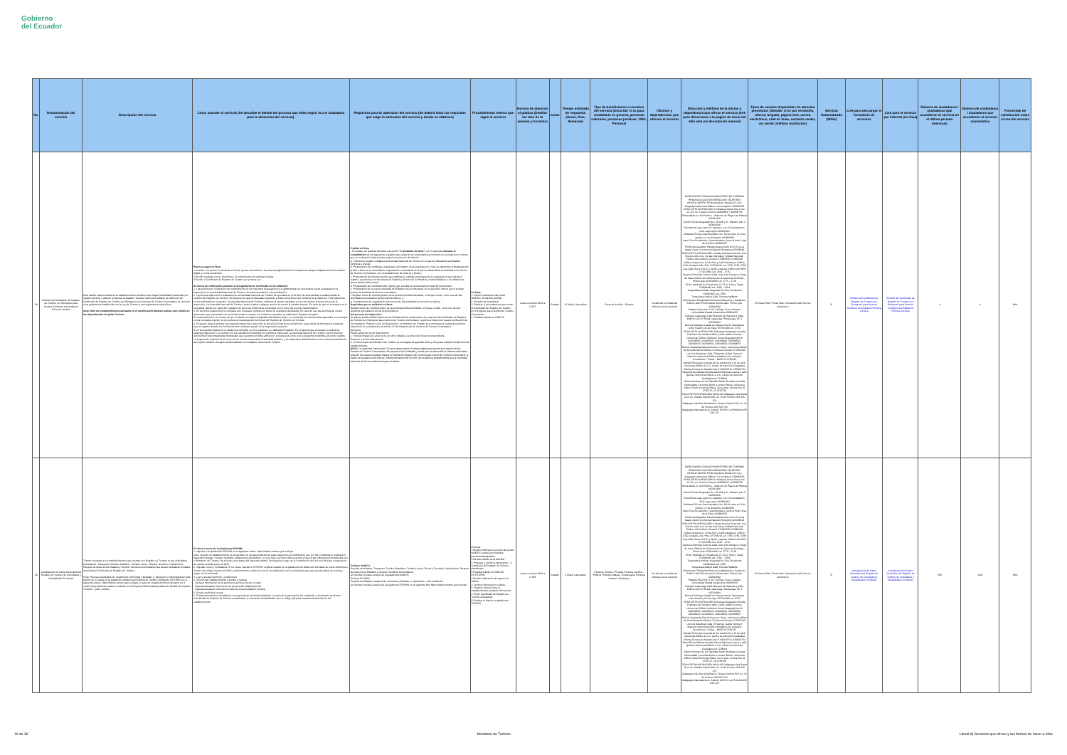Gobierno
del Ecuador
| No. | Denominación del servicio | Descripción del servicio | Cómo acceder al servicio (Se describe el detalle del proceso que debe seguir la o el ciudadano para la obtención del servicio). | Requisitos para la obtención del servicio (Se deberá listar los requisitos que exige la obtención del servicio y donde se obtienen) | Procedimiento interno que sigue el servicio | Horario de atención al público (Detallar los días de la semana y horarios) | Costo | Tiempo estimado de respuesta (Horas, Días, Semanas) | Tipo de beneficiarios o usuarios del servicio (Describir si es para ciudadanía en general, personas naturales, personas jurídicas, ONG, Personal | Oficinas y dependencias que ofrecen el servicio | Dirección y teléfono de la oficina y dependencia que ofrece el servicio (link para direccionar a la página de inicio del sitio web y/o descripción manual) | Tipos de canales disponibles de atención presencial: (Detallar si es por ventanilla, oficina, brigada, página web, correo electrónico, chat en línea, contacto center, cal center, teléfono institución) | Servicio Automatizado (Si/No) | Link para descargar el formulario de servicios | Link para el servicio por internet (en línea) | Número de ciudadanos / ciudadanas que accedieron al servicio en el último período (mensual) | Número de ciudadanos / ciudadanas que accedieron al servicio acumulativo | Porcentaje de satisfacción sobre el uso del servicio |
| --- | --- | --- | --- | --- | --- | --- | --- | --- | --- | --- | --- | --- | --- | --- | --- | --- | --- | --- |
| 28 | Emisión del Certificado de Registro de Turismo por Reingreso para Centros Turísticos Comunitarios Persona Jurídica | Este trámite está orientado a los establecimientos turísticos que hayan inhabilitado (inactivado) su registro turístico y deseen reingresar al Catastro Turístico Nacional mediante la obtención del Certificado de Registro de Turismo por Reingreso para Centros de Turismo Comunitario de acuerdo a los parámetros establecidos en la Ley de Turismo y sus reglamentos específicos. Nota: Solo los establecimientos ubicados en el cantón Quito deberán realizar este trámite en las dependencias de Quito Turismo. | Pasos a seguir en línea: 1.Acceder a la opción "Ir al trámite en línea" que se encuentra en la presente página, llenar los respectivos campos obligatorios del formulario digital; y enviar la solicitud. 2.Recibir mediante correo electrónico, el comprobante de solicitud enviada. 3.Recibir el Certificado de Registro de Turismo por primera vez. Acciones de verificación posterior al otorgamiento de Certificado de Acreditación: 1. Las acciones de verificación del cumplimiento de los requisitos declarados por el administrado en su solicitud, serán realizadas en la inspección por la Autoridad Nacional de Turismo, de manera posterior a la acreditación. 2. La primera inspección a realizarse por la Autoridad Nacional de Turismo se ejecutará en el término de sesenta días contados desde la emisión del Registro de Turismo, sin perjuicio de que el interesado la solicite a través de la Dirección Zonal de su jurisdicción. Si la inspección no fue solicitada por el usuario, la Autoridad Nacional de Turismo notificará al usuario mediante correo electrónico la fecha y hora de la inspección. La Autoridad Nacional de Turismo, podrá realizar cualquier acción de control al establecimiento. En caso de que se incumpla con la normativa vigente por parte del prestador de servicios turísticos se procederá con el inicio del proceso sancionatorio. 3. En la primera inspección se verificará que el usuario cumpla con todos los requisitos declarados. En caso de que las acciones de control determinen que el prestador de servicios turísticos cumple con todos los requisitos, se ratificará el Registro otorgado. En esta inspección, en el caso de que el usuario no haya consignado información veraz, o no presente los documentos requeridos, o no cumpla con la normativa vigente, se procederá con la suspensión temporal del Registro de Turismo por 30 días. 4. El usuario deberá solicitar una segunda inspección a través de la Dirección Zonal de su jurisdicción, para validar la información requerida para el registro durante los 30 días término contados a partir de la suspensión temporal. Si en la segunda inspección el usuario ha cumplido con los requisitos, se ratificará el Registro. En el caso de que el usuario no solicite la segunda inspección o no cumpla con los requisitos incumplidos en la primera inspección, la Autoridad Nacional de Turismo o los Gobiernos Autónomos Descentralizados municipales que cuenten con dicha atribución, procederá de oficio con la suspensión definitiva de dicho registro. La suspensión temporal tiene como efecto el cese temporal de la actividad turística; y, la suspensión definitiva tiene como efecto la inactivación del registro turístico otorgado al administrado en el Catastro Nacional de Turismo. | Trámite en línea: - Formulario de solicitud (acceder a la opción "Ir al trámite en línea" ), en el cual debe declarar el cumplimiento de los siguientes requisitos que deberán ser presentados al momento de la inspección, misma que se realizará 60 días término posteriores al envío del trámite: a. Solicitud de registro dirigida a la Autoridad Nacional de Turismo en el que se indicará las actividades turísticas a prestar. b. Presentación del certificado actualizado del registro de la propiedad en el que se determine la titularidad del predio a favor de la comunidad u organización comunitaria en el que se desarrollará la actividad como Centro de Turismo Comunitario, con el señalamiento de linderos y límites; c. Presentación del informe técnico que justifique la calidad comunitaria de la organización que solicita el registro, expedido por la Secretaría de Gestión y Desarrollo de Pueblos y Nacionalidades, o la entidad que ejerza dichas atribuciones; d. Presentación del nombramiento vigente que acredite la representación legal del peticionario; e. Presentación de la copia certificada del Estatuto de la comunidad, en la que debe indicar que sí podrán realizar la actividad de turismo comunitario; f. Registro único de contribuyentes, de la persona jurídica solicitante, en la que conste, como una de sus actividades la prestación de servicios turísticos; y, g. Cumplimiento de requisitos de los anexos de las actividades y servicios a realizar. Requisitos que se validarán en línea: Registro único de contribuyentes, de la persona jurídica solicitante, en la que conste, como uno de sus objetivos la prestación de servicios turísticos. Del proceso de inspección: El usuario podrá solicitar dentro de los 60 días término posteriores a la recepción del Certificado de Registro de Turismo por Reingreso para Centros de Turismo Comunitario, la primera inspección para la verificación de los requisitos. Posterior a los 60 días término, el Ministerio de Turismo por competencia realizará la primera inspección en cumplimiento al artículo 12 del Reglamento de Centros de Turismo Comunitario. Opciones: Pedido antes de los 60 días término: 1. Solicitar inspección a través de un oficio dirigido a la Dirección Zonal correspondiente. Posterior a los 60 días término: 2. Un funcionario del Ministerio de Turismo se encargará de agendar fecha y hora para realizar la inspección al establecimiento. NOTA: La Autoridad Nacional de Turismo, desarrollará el sistema digital que permitirá el registro de los Centros de Turismo Comunitario. Sin perjuicio de lo indicado, y hasta que se desarrolle el sistema informático referido, los usuarios podrán realizar el trámite de Registro de Turismo para Centro de Turismo Comunitario, a través de la página web Gob.ec, módulo Ministerio de Turismo, de acuerdo al procedimiento que la Autoridad Nacional de Turismo determine para el efecto. | En línea: 1. Recibir notificación del portal GOB.EC, de trámite recibido 2. Revisión de la solicitud 3. Realizar el procedimiento para emitir el Certificado de Registro de Turismo por Reingreso para Centros de Turismo Comunitario 4. Finalizar trámite en GOB.EC | Lunes a viernes 8h15 a 17h27 | Gratuito | 15 Día(s) Laborables | Persona Jurídica - Privada | Se atiende en todas las oficinas a nivel nacional | DIRECCIONES ZONALES MINISTERIO DE TURISMO PROVINCIA CANTÓN DIRECCIÓN TELÉFONO OFICINA MATRIZ Pichincha Quito Briceño E1-24 y Guayaquil referencia Edificio "La Licuadora" 023999333 ZONA DE PLANIFICACIÓN 1 Imbabura Ibarra Sucre Nro. 14-72 y Av. Teodoro Gómez 062958547; 062958759 Esmeraldas Av. del Pacífico – Malecón de Playa Las Palmas 062011446 Carchi Tulcán Guayaquil Nro. 39-008 y Av. Manabí, piso 2 062960046 Sucumbíos Lago Agrio Av. Aguarico y Av. Circunvalación, CAC Lago Agrio 062991914 Orellana El Coca Juan Montalvo Nro. 58-10 entre Av. 9 de octubre y 6 de diciembre 062881583 Napo Tena Rocafuerte y Juan Montalvo, junto al Hotel Joya de la Selva 062886536 Pichincha Cayambe Panamericana Norte Km 0.5 vía al Cajas, Centro Comercial Nápoles Shopping 022185249 ZONA DE PLANIFICACIÓN 6 Azuay Cuenca Dirección: Ave. México entre Ave. De las Américas y Unidad Nacional, Edificio del Gobierno Zonal 6 072887255 072887089 Cañar Azogues Av. 16 de Abril y Calle Babahoyo. Edificio CAC Azogues. 2do. Piso 073706016 ext. 2795, 2796, 2798 Loja Calle Sucre 191-31 y Quito, esquina. Edificio del INPC 07 2572964 ext. 2760 – 2770 Zamora Chinchipe Zamora Calle José Luis Tamayo y Diego de Vaca. Edificio de Gobernación de Zamora Chinchipe, Primer piso 072606466 ext. 2775 – 2778 El Oro Machala Av. Rocafuerte 07-22 e/ Junín y Tarqui 072968480 ext. 2782 – 2784 Tungurahua Ambato Guayaquil 01-18 y Rocafuerte 032821800 ext. 2350 Tungurahua Baños Calle Thomas Halflants Chimborazo Riobamba Primera Constituyente y Carabobo. Edificio GAD Provincial de Chimborazo. Primer piso 032946682 Pastaza Puyo Km. 2 1/2 vía Puyo-Tena, Campus Universidad Estatal Amazónica 032894655 Cotopaxi Latacunga Calle Marqués de Maenza y Quito, Edificio CAC El Rosal Latacunga, Planta baja, Of. 3 033730594 Morona Santiago Ciudad de Macas Antonio Samaniego entre Soasti y 24 de mayo 072701480 ext. 2730 ZONA DE PLANIFICACIÓN 8 Guayas Guayaquil Avenida Francisco de Orellana 1805 y calle Justino Cornejo referencia; Edificio Gobierno Zonal Guayaquil piso 8 042068565, 042068519, 042068496, 042068562, 042068613, 042068501, 042068522, 042068563 Bolívar Guaranda García Moreno y Sucre; referencia edificio de la Gobernación Oficina Técnica de Bolívar 03 2551249 Los ríos Babahoyo Cdla. El Mamey, Calles Twinza Y Malecón referencia Edificio Ministerio De Inclusión Económica Y Social – MIES 05 2739322 Manabí Portoviejo Avenida de los nardos s/n y 15 de abril; referencia Edificio C.A.C. Centro de Atención Ciudadana Oficina Técnica de Manabí piso 3 053043711; 053043734 Santa Elena Salinas Avenida Carlos Espinoza Larrea y calle Quinta; referencia Edificio C.A.C. Centro de Atención Ciudadana 04 3728904 Santo Domingo de los Tsáchilas Santo Domingo Avenida Esmeraldas y Avenida Emilio Lorenzo Sthele; referencia Edificio Santo Domingo Plaza. Tercer piso, oficina 301 02 2745727, 02 2745726 ZONA DE PLANIFICACIÓN INSULAR Galápagos Isla Santa Cruz Av. Charles Darwin 390, Av. 12 de Febrero 052 526 174 Galápagos Isla San Cristóbal Av. Alsacio Northia S/N, Av. 12 de Febrero 052 520 704 Galápagos Isla Isabela Av. Antonio Gil S/N, Los Petreles 052 529 132 | En línea (Sitio / Portal Web / Aplicación web) Correo electrónico | Si | Emisión del Certificado de Registro de Turismo por Reingreso para Centros Turísticos Comunitarios Persona Jurídica | Emisión del Certificado de Registro de Turismo por Reingreso para Centros Turísticos Comunitarios Persona Jurídica | 0 | 0 | 84% |
| 29 | Actualización de Datos Generales del Registro de Turismo de Actividades y Modalidades Turísticas | Trámite orientado a los establecimientos que cuentan con Registro de Turismo de las actividades turísticas de: Transporte Turístico (Marítimo, Turístico Aéreo, Fluvial y Terrestre), Hipódromos, Parques de Atracciones Estables y Centros Turísticos Comunitarios que deseen actualizar los datos asociados al Certificado de Registro de Turismo. Nota: Para las actividades de: Alojamiento, Alimentos y Bebidas; u, Operación e Intermediación este trámite se lo realiza en la plataforma institucional Sistema de Turismo Inteligente (SITURIN) en el siguiente enlace: https://siturin.turismo.gob.ec/login; y, para los establecimientos ubicados en el cantón Quito deberán realizar el trámite en la Empresa Pública Metropolitana de Gestión de Destino Turístico - Quito Turismo. | En línea a través de la plataforma SITURIN: 1. Ingresar a la plataforma SITURIN en el siguiente enlace: https://siturin.turismo.gob.ec/login Nota: Cuando un establecimiento se encuentra con deuda pendiente de pago respecto a la Contribución Uno por Mil, el sistema le mostrará el siguiente mensaje: "Usuario mantiene obligaciones pendientes", en ese caso, por favor debe ponerse al día en sus obligaciones pendientes con el Ministerio de Turismo, de acuerdo a los pasos del siguiente trámite: Declaración y pago de la Contribución del Uno por Mil para recuperación de cartera vencida previo al 2021. 2. Ingresar correo y contraseña. Si no posee cuenta en SITURIN, registrar usuario en la plataforma (el sistema le solicitará su correo electrónico, número de cédula, número de RUC, posteriormente recibirá un correo de notificación con la contraseña para que pueda activar su cuenta y seguir con la solicitud). 3. Leer y aceptar términos y condiciones. 4. Seleccionar establecimiento y trámite a realizar. - Declarar información de la personería jurídica (de ser el caso) - Ingresar/actualizar información de general del establecimiento - Ingresar/actualizar información respecto a la acreditación turística 5. Enviar la solicitud creada. 6. El sistema emitirá la acreditación correspondiente al trámite solicitado, a través de la generación del certificado o documento pertinente (Certificado de Registro de Turismo actualizado), el cual será individualizado con un código QR para visualizar la información del establecimiento. | En línea GOB.EC: Para las actividades: Transporte Turístico (Marítimo, Turístico Aéreo, Fluvial y Terrestre), Hipódromos, Parques de Atracciones Estables y Centros Turísticos Comunitarios: a) Solicitud enviada a través de la plataforma GOB.EC. En línea SITURIN: Para las actividades: Alojamiento, Alimentos y Bebidas; u, Operación e Intermediación: a) Solicitud enviada a través de la plataforma SITURIN en el siguiente link: https://siturin.turismo.gob.ec/login | En línea: 1.Recibir notificación a través del portal GOB.EC, bandeja de trámites pendientes/asignados 2.Revisar detalle de la solicitud 3. Preparar y remitir la información - 4. Certificado de Registro de Turismo actualizado 5.Finalizar trámite en GOB.EC En SITURIN: 1.Recibir notificación de ingreso de trámite 2. Verificar información recibida 3. Realizar visita técnica al establecimiento prestador del servicio 4. Emitir Certificado de Registro de Turismo actualizado 5.Finalizar el trámite en plataforma SITURIN | Lunes a viernes 8h15 a 17h28 | Gratuito | 5 Día(s) Laborables | Persona Jurídica - Privada, Persona Jurídica - Pública, Persona Natural - Ecuatoriana, Persona Natural - Extranjera | Se atiende en todas las oficinas a nivel nacional | DIRECCIONES ZONALES MINISTERIO DE TURISMO PROVINCIA CANTÓN DIRECCIÓN TELÉFONO OFICINA MATRIZ Pichincha Quito Briceño E1-24 y Guayaquil referencia Edificio "La Licuadora" 023999333 ZONA DE PLANIFICACIÓN 1 Imbabura Ibarra Sucre Nro. 14-72 y Av. Teodoro Gómez 062958547; 062958759 Esmeraldas Av. del Pacífico – Malecón de Playa Las Palmas 062011446 Carchi Tulcán Guayaquil Nro. 39-008 y Av. Manabí, piso 2 062960046 Sucumbíos Lago Agrio Av. Aguarico y Av. Circunvalación, CAC Lago Agrio 062991914 Orellana El Coca Juan Montalvo Nro. 58-10 entre Av. 9 de octubre y 6 de diciembre 062881583 Napo Tena Rocafuerte y Juan Montalvo, junto al Hotel Joya de la Selva 062886536 Pichincha Cayambe Panamericana Norte Km 0.5 vía al Cajas, Centro Comercial Nápoles Shopping 022185249 ZONA DE PLANIFICACIÓN 6 Azuay Cuenca Dirección: Ave. México entre Ave. De las Américas y Unidad Nacional, Edificio del Gobierno Zonal 6 072887255 072887089 Cañar Azogues Av. 16 de Abril y Calle Babahoyo. Edificio CAC Azogues. 2do. Piso 073706016 ext. 2795, 2796, 2798 Loja Calle Sucre 191-31 y Quito, esquina. Edificio del INPC 07 2572964 ext. 2760 – 2770 Zamora Chinchipe Zamora Calle José Luis Tamayo y Diego de Vaca. Edificio de Gobernación de Zamora Chinchipe, Primer piso 072606466 ext. 2775 – 2778 El Oro Machala Av. Rocafuerte 07-22 e/ Junín y Tarqui 072968480 ext. 2782 – 2784 Tungurahua Ambato Guayaquil 01-18 y Rocafuerte 032821800 ext. 2350 Tungurahua Baños Calle Thomas Halflants Chimborazo Riobamba Primera Constituyente y Carabobo. Edificio GAD Provincial de Chimborazo. Primer piso 032946682 Pastaza Puyo Km. 2 1/2 vía Puyo-Tena, Campus Universidad Estatal Amazónica 032894655 Cotopaxi Latacunga Calle Marqués de Maenza y Quito, Edificio CAC El Rosal Latacunga, Planta baja, Of. 3 033730594 Morona Santiago Ciudad de Macas Antonio Samaniego entre Soasti y 24 de mayo 072701480 ext. 2730 ZONA DE PLANIFICACIÓN 8 Guayas Guayaquil Avenida Francisco de Orellana 1805 y calle Justino Cornejo referencia; Edificio Gobierno Zonal Guayaquil piso 8 042068565, 042068519, 042068496, 042068562, 042068613, 042068501, 042068522, 042068563 Bolívar Guaranda García Moreno y Sucre; referencia edificio de la Gobernación Oficina Técnica de Bolívar 03 2551249 Los ríos Babahoyo Cdla. El Mamey, Calles Twinza Y Malecón referencia Edificio Ministerio De Inclusión Económica Y Social – MIES 05 2739322 Manabí Portoviejo Avenida de los nardos s/n y 15 de abril; referencia Edificio C.A.C. Centro de Atención Ciudadana Oficina Técnica de Manabí piso 3 053043711; 053043734 Santa Elena Salinas Avenida Carlos Espinoza Larrea y calle Quinta; referencia Edificio C.A.C. Centro de Atención Ciudadana 04 3728904 Santo Domingo de los Tsáchilas Santo Domingo Avenida Esmeraldas y Avenida Emilio Lorenzo Sthele; referencia Edificio Santo Domingo Plaza. Tercer piso, oficina 301 02 2745727, 02 2745726 ZONA DE PLANIFICACIÓN INSULAR Galápagos Isla Santa Cruz Av. Charles Darwin 390, Av. 12 de Febrero 052 526 174 Galápagos Isla San Cristóbal Av. Alsacio Northia S/N, Av. 12 de Febrero 052 520 704 Galápagos Isla Isabela Av. Antonio Gil S/N, Los Petreles 052 529 132 | En línea (Sitio / Portal Web / Aplicación web) Correo electrónico | Si | Actualización de Datos Generales del Registro de Turismo de Actividades y Modalidades Turísticas | Actualización de Datos Generales del Registro de Turismo de Actividades y Modalidades Turísticas | 238 | 1143 | 84% |
16 de 36 Ministerio de Turismo Literal d) Servicios que ofrece y las formas de hacer a ellos